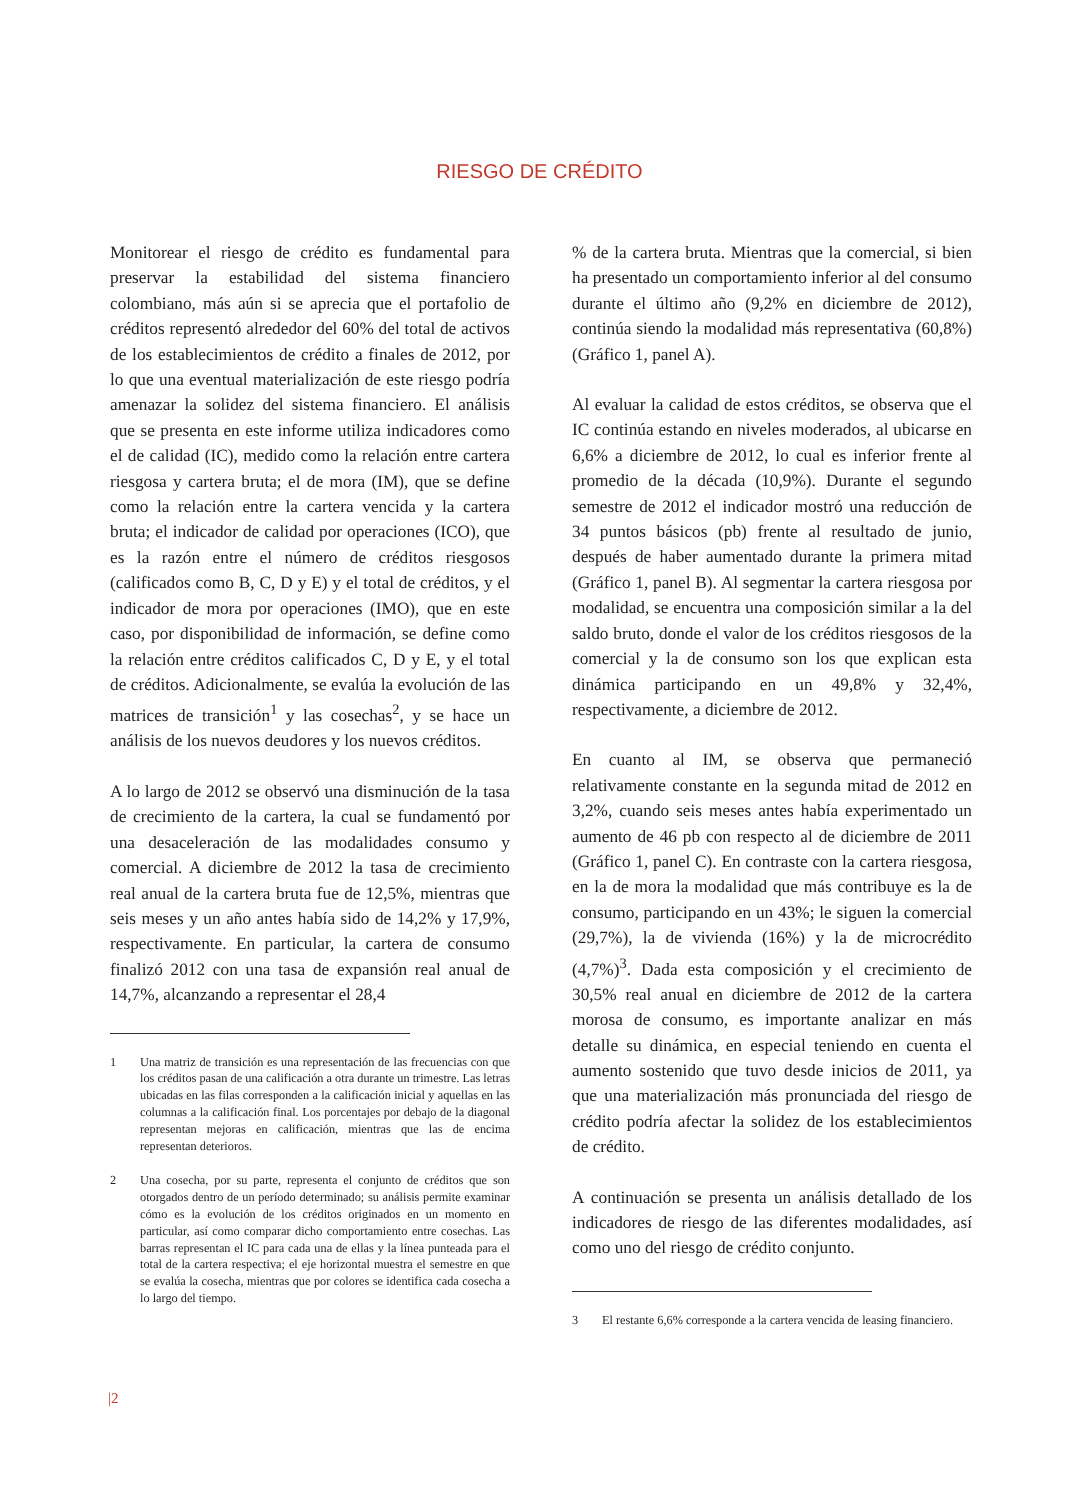RIESGO DE CRÉDITO
Monitorear el riesgo de crédito es fundamental para preservar la estabilidad del sistema financiero colombiano, más aún si se aprecia que el portafolio de créditos representó alrededor del 60% del total de activos de los establecimientos de crédito a finales de 2012, por lo que una eventual materialización de este riesgo podría amenazar la solidez del sistema financiero. El análisis que se presenta en este informe utiliza indicadores como el de calidad (IC), medido como la relación entre cartera riesgosa y cartera bruta; el de mora (IM), que se define como la relación entre la cartera vencida y la cartera bruta; el indicador de calidad por operaciones (ICO), que es la razón entre el número de créditos riesgosos (calificados como B, C, D y E) y el total de créditos, y el indicador de mora por operaciones (IMO), que en este caso, por disponibilidad de información, se define como la relación entre créditos calificados C, D y E, y el total de créditos. Adicionalmente, se evalúa la evolución de las matrices de transición<sup>1</sup> y las cosechas<sup>2</sup>, y se hace un análisis de los nuevos deudores y los nuevos créditos.
A lo largo de 2012 se observó una disminución de la tasa de crecimiento de la cartera, la cual se fundamentó por una desaceleración de las modalidades consumo y comercial. A diciembre de 2012 la tasa de crecimiento real anual de la cartera bruta fue de 12,5%, mientras que seis meses y un año antes había sido de 14,2% y 17,9%, respectivamente. En particular, la cartera de consumo finalizó 2012 con una tasa de expansión real anual de 14,7%, alcanzando a representar el 28,4
1 Una matriz de transición es una representación de las frecuencias con que los créditos pasan de una calificación a otra durante un trimestre. Las letras ubicadas en las filas corresponden a la calificación inicial y aquellas en las columnas a la calificación final. Los porcentajes por debajo de la diagonal representan mejoras en calificación, mientras que las de encima representan deterioros.
2 Una cosecha, por su parte, representa el conjunto de créditos que son otorgados dentro de un período determinado; su análisis permite examinar cómo es la evolución de los créditos originados en un momento en particular, así como comparar dicho comportamiento entre cosechas. Las barras representan el IC para cada una de ellas y la línea punteada para el total de la cartera respectiva; el eje horizontal muestra el semestre en que se evalúa la cosecha, mientras que por colores se identifica cada cosecha a lo largo del tiempo.
% de la cartera bruta. Mientras que la comercial, si bien ha presentado un comportamiento inferior al del consumo durante el último año (9,2% en diciembre de 2012), continúa siendo la modalidad más representativa (60,8%) (Gráfico 1, panel A).
Al evaluar la calidad de estos créditos, se observa que el IC continúa estando en niveles moderados, al ubicarse en 6,6% a diciembre de 2012, lo cual es inferior frente al promedio de la década (10,9%). Durante el segundo semestre de 2012 el indicador mostró una reducción de 34 puntos básicos (pb) frente al resultado de junio, después de haber aumentado durante la primera mitad (Gráfico 1, panel B). Al segmentar la cartera riesgosa por modalidad, se encuentra una composición similar a la del saldo bruto, donde el valor de los créditos riesgosos de la comercial y la de consumo son los que explican esta dinámica participando en un 49,8% y 32,4%, respectivamente, a diciembre de 2012.
En cuanto al IM, se observa que permaneció relativamente constante en la segunda mitad de 2012 en 3,2%, cuando seis meses antes había experimentado un aumento de 46 pb con respecto al de diciembre de 2011 (Gráfico 1, panel C). En contraste con la cartera riesgosa, en la de mora la modalidad que más contribuye es la de consumo, participando en un 43%; le siguen la comercial (29,7%), la de vivienda (16%) y la de microcrédito (4,7%)<sup>3</sup>. Dada esta composición y el crecimiento de 30,5% real anual en diciembre de 2012 de la cartera morosa de consumo, es importante analizar en más detalle su dinámica, en especial teniendo en cuenta el aumento sostenido que tuvo desde inicios de 2011, ya que una materialización más pronunciada del riesgo de crédito podría afectar la solidez de los establecimientos de crédito.
A continuación se presenta un análisis detallado de los indicadores de riesgo de las diferentes modalidades, así como uno del riesgo de crédito conjunto.
3 El restante 6,6% corresponde a la cartera vencida de leasing financiero.
|2